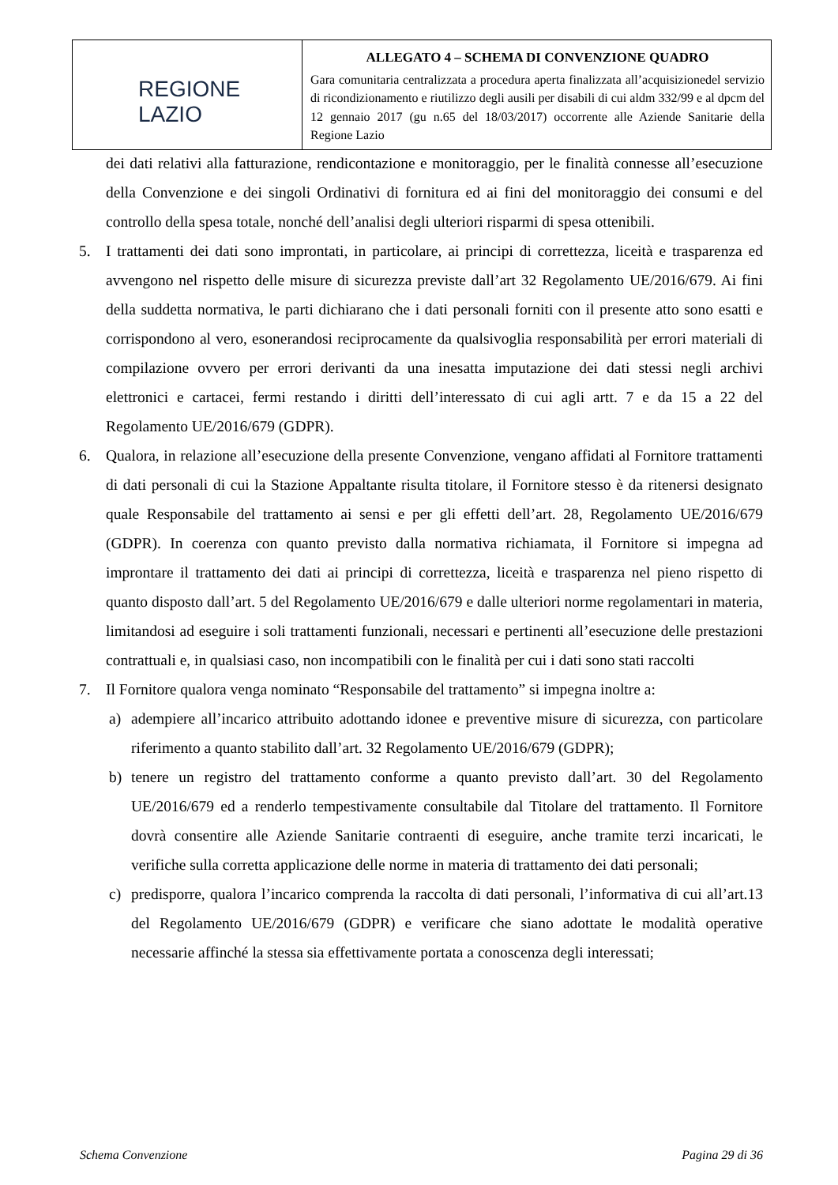| REGIONE LAZIO | ALLEGATO 4 – SCHEMA DI CONVENZIONE QUADRO Gara comunitaria centralizzata a procedura aperta finalizzata all’acquisizionedel servizio di ricondizionamento e riutilizzo degli ausili per disabili di cui aldm 332/99 e al dpcm del 12 gennaio 2017 (gu n.65 del 18/03/2017) occorrente alle Aziende Sanitarie della Regione Lazio |
dei dati relativi alla fatturazione, rendicontazione e monitoraggio, per le finalità connesse all’esecuzione della Convenzione e dei singoli Ordinativi di fornitura ed ai fini del monitoraggio dei consumi e del controllo della spesa totale, nonché dell’analisi degli ulteriori risparmi di spesa ottenibili.
5. I trattamenti dei dati sono improntati, in particolare, ai principi di correttezza, liceità e trasparenza ed avvengono nel rispetto delle misure di sicurezza previste dall’art 32 Regolamento UE/2016/679. Ai fini della suddetta normativa, le parti dichiarano che i dati personali forniti con il presente atto sono esatti e corrispondono al vero, esonerandosi reciprocamente da qualsivoglia responsabilità per errori materiali di compilazione ovvero per errori derivanti da una inesatta imputazione dei dati stessi negli archivi elettronici e cartacei, fermi restando i diritti dell’interessato di cui agli artt. 7 e da 15 a 22 del Regolamento UE/2016/679 (GDPR).
6. Qualora, in relazione all’esecuzione della presente Convenzione, vengano affidati al Fornitore trattamenti di dati personali di cui la Stazione Appaltante risulta titolare, il Fornitore stesso è da ritenersi designato quale Responsabile del trattamento ai sensi e per gli effetti dell’art. 28, Regolamento UE/2016/679 (GDPR). In coerenza con quanto previsto dalla normativa richiamata, il Fornitore si impegna ad improntare il trattamento dei dati ai principi di correttezza, liceità e trasparenza nel pieno rispetto di quanto disposto dall’art. 5 del Regolamento UE/2016/679 e dalle ulteriori norme regolamentari in materia, limitandosi ad eseguire i soli trattamenti funzionali, necessari e pertinenti all’esecuzione delle prestazioni contrattuali e, in qualsiasi caso, non incompatibili con le finalità per cui i dati sono stati raccolti
7. Il Fornitore qualora venga nominato “Responsabile del trattamento” si impegna inoltre a:
a) adempiere all’incarico attribuito adottando idonee e preventive misure di sicurezza, con particolare riferimento a quanto stabilito dall’art. 32 Regolamento UE/2016/679 (GDPR);
b) tenere un registro del trattamento conforme a quanto previsto dall’art. 30 del Regolamento UE/2016/679 ed a renderlo tempestivamente consultabile dal Titolare del trattamento. Il Fornitore dovrà consentire alle Aziende Sanitarie contraenti di eseguire, anche tramite terzi incaricati, le verifiche sulla corretta applicazione delle norme in materia di trattamento dei dati personali;
c) predisporre, qualora l’incarico comprenda la raccolta di dati personali, l’informativa di cui all’art.13 del Regolamento UE/2016/679 (GDPR) e verificare che siano adottate le modalità operative necessarie affinché la stessa sia effettivamente portata a conoscenza degli interessati;
Schema Convenzione Pagina 29 di 36